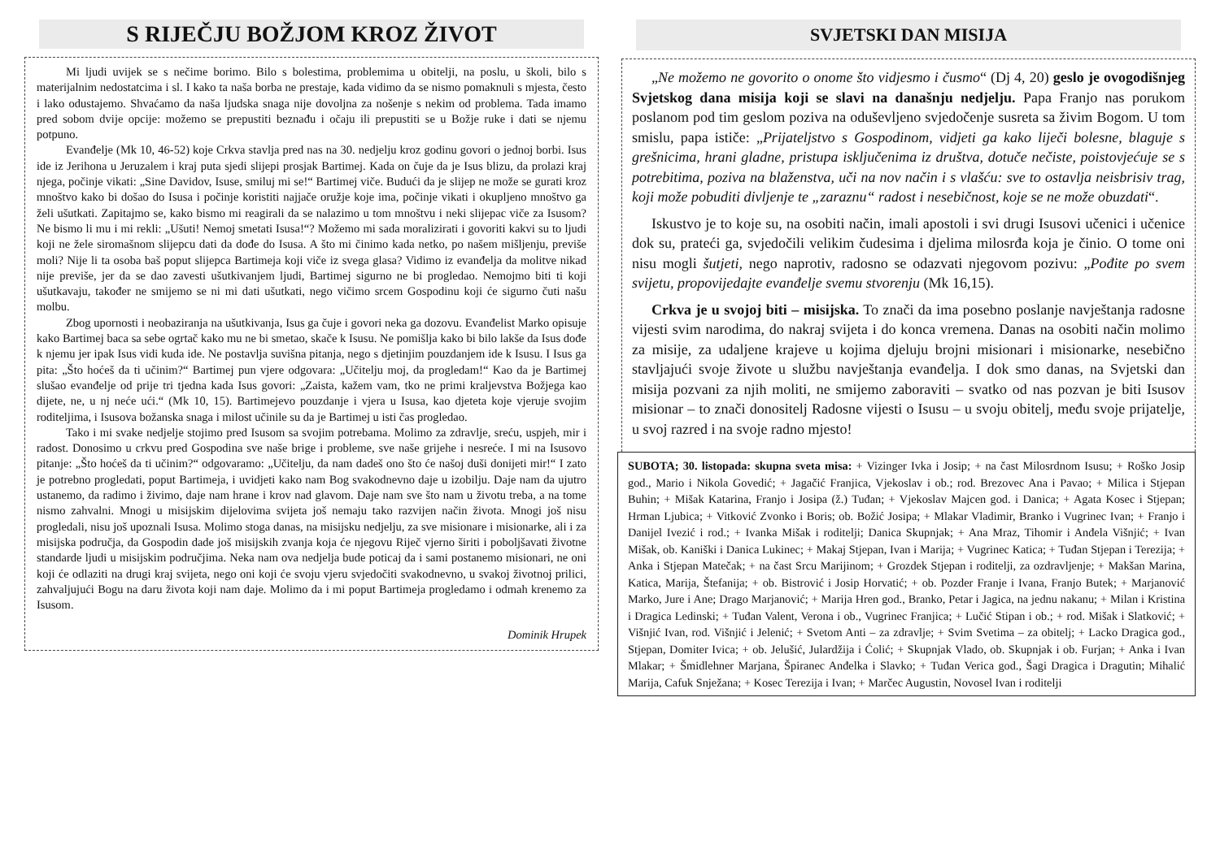S RIJEČJU BOŽJOM KROZ ŽIVOT
Mi ljudi uvijek se s nečime borimo. Bilo s bolestima, problemima u obitelji, na poslu, u školi, bilo s materijalnim nedostatcima i sl. I kako ta naša borba ne prestaje, kada vidimo da se nismo pomaknuli s mjesta, često i lako odustajemo. Shvaćamo da naša ljudska snaga nije dovoljna za nošenje s nekim od problema. Tada imamo pred sobom dvije opcije: možemo se prepustiti beznađu i očaju ili prepustiti se u Božje ruke i dati se njemu potpuno.
Evanđelje (Mk 10, 46-52) koje Crkva stavlja pred nas na 30. nedjelju kroz godinu govori o jednoj borbi. Isus ide iz Jerihona u Jeruzalem i kraj puta sjedi slijepi prosjak Bartimej. Kada on čuje da je Isus blizu, da prolazi kraj njega, počinje vikati: „Sine Davidov, Isuse, smiluj mi se!“ Bartimej viče. Budući da je slijep ne može se gurati kroz mnoštvo kako bi došao do Isusa i počinje koristiti najjače oružje koje ima, počinje vikati i okupljeno mnoštvo ga želi ušutkati. Zapitajmo se, kako bismo mi reagirali da se nalazimo u tom mnoštvu i neki slijepac viče za Isusom? Ne bismo li mu i mi rekli: „Ušuti! Nemoj smetati Isusa!“? Možemo mi sada moralizirati i govoriti kakvi su to ljudi koji ne žele siromašnom slijepcu dati da dođe do Isusa. A što mi činimo kada netko, po našem mišljenju, previše moli? Nije li ta osoba baš poput slijepca Bartimeja koji viče iz svega glasa? Vidimo iz evanđelja da molitve nikad nije previše, jer da se dao zavesti ušutkivanjem ljudi, Bartimej sigurno ne bi progledao. Nemojmo biti ti koji ušutkavaju, također ne smijemo se ni mi dati ušutkati, nego vičimo srcem Gospodinu koji će sigurno čuti našu molbu.
Zbog upornosti i neobaziranja na ušutkivanja, Isus ga čuje i govori neka ga dozovu. Evanđelist Marko opisuje kako Bartimej baca sa sebe ogrtač kako mu ne bi smetao, skače k Isusu. Ne pomišlja kako bi bilo lakše da Isus dođe k njemu jer ipak Isus vidi kuda ide. Ne postavlja suvišna pitanja, nego s djetinjim pouzdanjem ide k Isusu. I Isus ga pita: „Što hoćeš da ti učinim?“ Bartimej pun vjere odgovara: „Učitelju moj, da progledam!“ Kao da je Bartimej slušao evanđelje od prije tri tjedna kada Isus govori: „Zaista, kažem vam, tko ne primi kraljevstva Božjega kao dijete, ne, u nj neće ući.“ (Mk 10, 15). Bartimejevo pouzdanje i vjera u Isusa, kao djeteta koje vjeruje svojim roditeljima, i Isusova božanska snaga i milost učinile su da je Bartimej u isti čas progledao.
Tako i mi svake nedjelje stojimo pred Isusom sa svojim potrebama. Molimo za zdravlje, sreću, uspjeh, mir i radost. Donosimo u crkvu pred Gospodina sve naše brige i probleme, sve naše grijehe i nesreće. I mi na Isusovo pitanje: „Što hoćeš da ti učinim?“ odgovaramo: „Učitelju, da nam dadeš ono što će našoj duši donijeti mir!“ I zato je potrebno progledati, poput Bartimeja, i uvidjeti kako nam Bog svakodnevno daje u izobilju. Daje nam da ujutro ustanemo, da radimo i živimo, daje nam hrane i krov nad glavom. Daje nam sve što nam u životu treba, a na tome nismo zahvalni. Mnogi u misijskim dijelovima svijeta još nemaju tako razvijen način života. Mnogi još nisu progledali, nisu još upoznali Isusa. Molimo stoga danas, na misijsku nedjelju, za sve misionare i misionarke, ali i za misijska područja, da Gospodin dade još misijskih zvanja koja će njegovu Riječ vjerno širiti i poboljšavati životne standarde ljudi u misijskim područjima. Neka nam ova nedjelja bude poticaj da i sami postanemo misionari, ne oni koji će odlaziti na drugi kraj svijeta, nego oni koji će svoju vjeru svjedočiti svakodnevno, u svakoj životnoj prilici, zahvaljujući Bogu na daru života koji nam daje. Molimo da i mi poput Bartimeja progledamo i odmah krenemo za Isusom.
Dominik Hrupek
SVJETSKI DAN MISIJA
„Ne možemo ne govorito o onome što vidjesmo i čusmo“ (Dj 4, 20) geslo je ovogodišnjeg Svjetskog dana misija koji se slavi na današnju nedjelju. Papa Franjo nas porukom poslanom pod tim geslom poziva na oduševljeno svjedočenje susreta sa živim Bogom. U tom smislu, papa ističe: „Prijateljstvo s Gospodinom, vidjeti ga kako liječi bolesne, blaguje s grešnicima, hrani gladne, pristupa isključenima iz društva, dotuče nečiste, poistovjećuje se s potrebitima, poziva na blaženstva, uči na nov način i s vlašću: sve to ostavlja neisbrisiv trag, koji može pobuditi divljenje te „zaraznu“ radost i nesebičnost, koje se ne može obuzdati“.
Iskustvo je to koje su, na osobiti način, imali apostoli i svi drugi Isusovi učenici i učenice dok su, prateći ga, svjedočili velikim čudesima i djelima milosrđa koja je činio. O tome oni nisu mogli šutjeti, nego naprotiv, radosno se odazvati njegovom pozivu: „Pođite po svem svijetu, propovijedajte evanđelje svemu stvorenju (Mk 16,15).
Crkva je u svojoj biti – misijska. To znači da ima posebno poslanje navještanja radosne vijesti svim narodima, do nakraj svijeta i do konca vremena. Danas na osobiti način molimo za misije, za udaljene krajeve u kojima djeluju brojni misionari i misionarke, nesebično stavljajući svoje živote u službu navještanja evanđelja. I dok smo danas, na Svjetski dan misija pozvani za njih moliti, ne smijemo zaboraviti – svatko od nas pozvan je biti Isusov misionar – to znači donositelj Radosne vijesti o Isusu – u svoju obitelj, među svoje prijatelje, u svoj razred i na svoje radno mjesto!
SUBOTA; 30. listopada: skupna sveta misa: + Vizinger Ivka i Josip; + na čast Milosrdnom Isusu; + Roško Josip god., Mario i Nikola Govedić; + Jagačić Franjica, Vjekoslav i ob.; rod. Brezovec Ana i Pavao; + Milica i Stjepan Buhin; + Mišak Katarina, Franjo i Josipa (ž.) Tuđan; + Vjekoslav Majcen god. i Danica; + Agata Kosec i Stjepan; Hrman Ljubica; + Vitković Zvonko i Boris; ob. Božić Josipa; + Mlakar Vladimir, Branko i Vugrinec Ivan; + Franjo i Danijel Ivezić i rod.; + Ivanka Mišak i roditelji; Danica Skupnjak; + Ana Mraz, Tihomir i Anđela Višnjić; + Ivan Mišak, ob. Kaniški i Danica Lukinec; + Makaj Stjepan, Ivan i Marija; + Vugrinec Katica; + Tuđan Stjepan i Terezija; + Anka i Stjepan Matečak; + na čast Srcu Marijinom; + Grozdek Stjepan i roditelji, za ozdravljenje; + Makšan Marina, Katica, Marija, Štefanija; + ob. Bistrović i Josip Horvatić; + ob. Pozder Franje i Ivana, Franjo Butek; + Marjanović Marko, Jure i Ane; Drago Marjanović; + Marija Hren god., Branko, Petar i Jagica, na jednu nakanu; + Milan i Kristina i Dragica Ledinski; + Tuđan Valent, Verona i ob., Vugrinec Franjica; + Lučić Stipan i ob.; + rod. Mišak i Slatković; + Višnjić Ivan, rod. Višnjić i Jelenić; + Svetom Anti – za zdravlje; + Svim Svetima – za obitelj; + Lacko Dragica god., Stjepan, Domiter Ivica; + ob. Jelušić, Julardžija i Ćolić; + Skupnjak Vlado, ob. Skupnjak i ob. Furjan; + Anka i Ivan Mlakar; + Šmidlehner Marjana, Špiranec Anđelka i Slavko; + Tuđan Verica god., Šagi Dragica i Dragutin; Mihalić Marija, Cafuk Snježana; + Kosec Terezija i Ivan; + Marčec Augustin, Novosel Ivan i roditelji